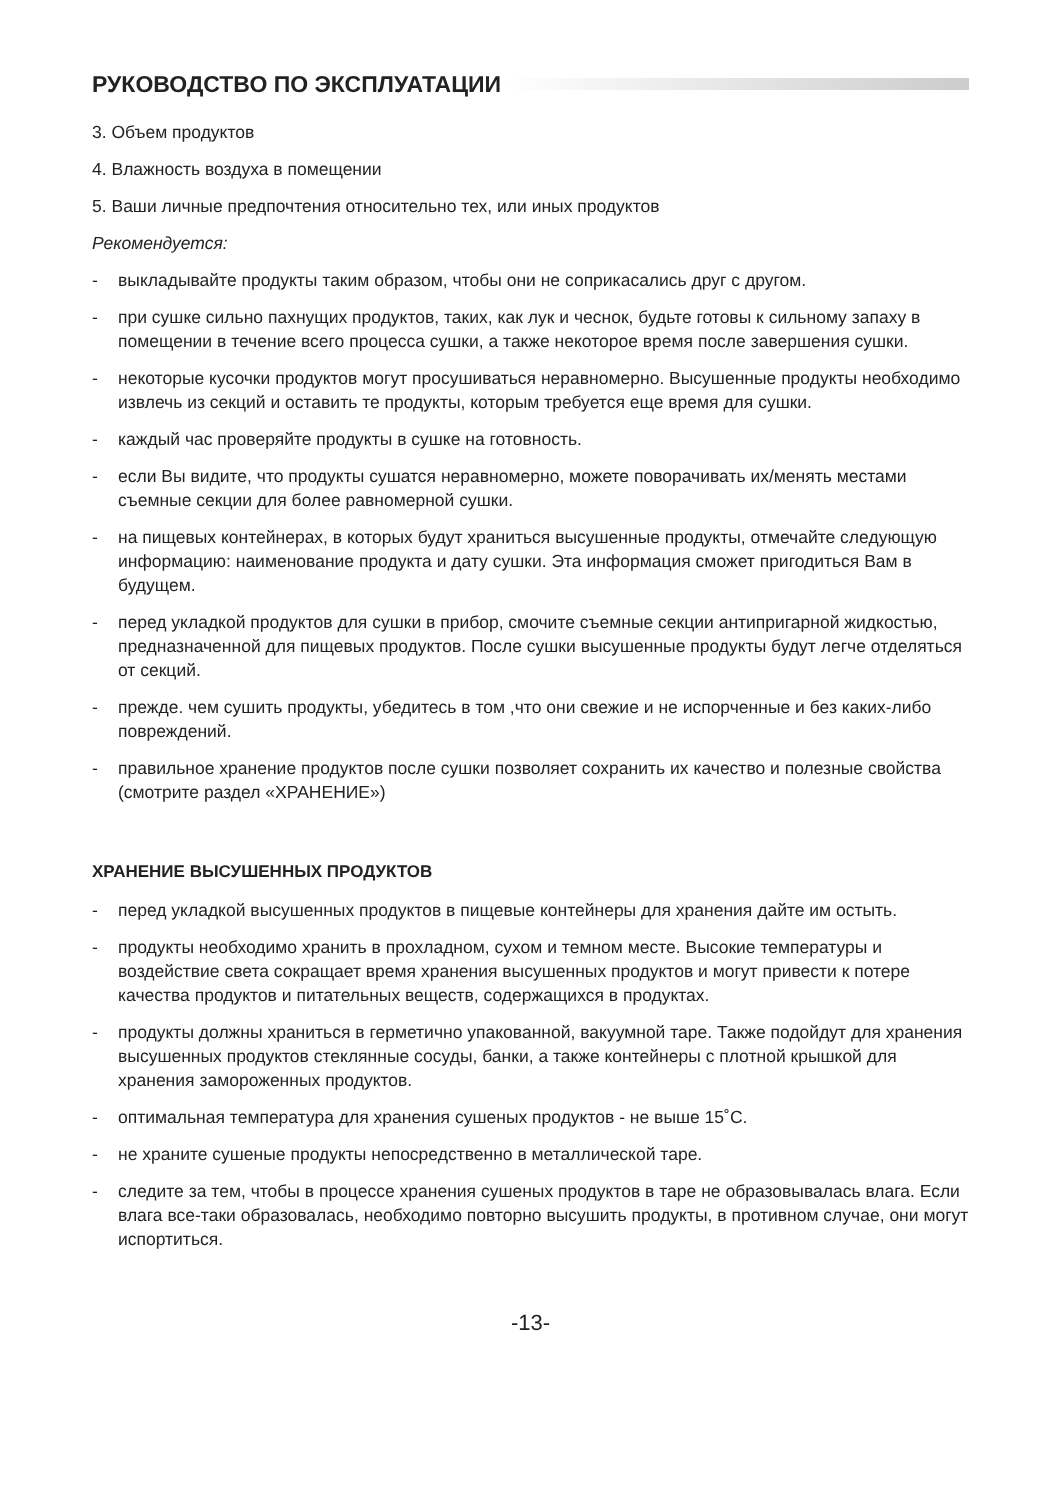РУКОВОДСТВО ПО ЭКСПЛУАТАЦИИ
3. Объем продуктов
4. Влажность воздуха в помещении
5. Ваши личные предпочтения относительно тех, или иных продуктов
Рекомендуется:
- выкладывайте продукты таким образом, чтобы они не соприкасались друг с другом.
- при сушке сильно пахнущих продуктов, таких, как лук и чеснок, будьте готовы к сильному запаху в помещении в течение всего процесса сушки, а также некоторое время после завершения сушки.
- некоторые кусочки продуктов могут просушиваться неравномерно. Высушенные продукты необходимо извлечь из секций и оставить те продукты, которым требуется еще время для сушки.
- каждый час проверяйте продукты в сушке на готовность.
- если Вы видите, что продукты сушатся неравномерно, можете поворачивать их/менять местами съемные секции для более равномерной сушки.
- на пищевых контейнерах, в которых будут храниться высушенные продукты, отмечайте следующую информацию: наименование продукта и дату сушки. Эта информация сможет пригодиться Вам в будущем.
- перед укладкой продуктов для сушки в прибор, смочите съемные секции антипригарной жидкостью, предназначенной для пищевых продуктов. После сушки высушенные продукты будут легче отделяться от секций.
- прежде. чем сушить продукты, убедитесь в том ,что они свежие и не испорченные и без каких-либо повреждений.
- правильное хранение продуктов после сушки позволяет сохранить их качество и полезные свойства (смотрите раздел «ХРАНЕНИЕ»)
ХРАНЕНИЕ ВЫСУШЕННЫХ ПРОДУКТОВ
- перед укладкой высушенных продуктов в пищевые контейнеры для хранения дайте им остыть.
- продукты необходимо хранить в прохладном, сухом и темном месте. Высокие температуры и воздействие света сокращает время хранения высушенных продуктов и могут привести к потере качества продуктов и питательных веществ, содержащихся в продуктах.
- продукты должны храниться в герметично упакованной, вакуумной таре. Также подойдут для хранения высушенных продуктов стеклянные сосуды, банки, а также контейнеры с плотной крышкой для хранения замороженных продуктов.
- оптимальная температура для хранения сушеных продуктов - не выше 15˚С.
- не храните сушеные продукты непосредственно в металлической таре.
- следите за тем, чтобы в процессе хранения сушеных продуктов в таре не образовывалась влага. Если влага все-таки образовалась, необходимо повторно высушить продукты, в противном случае, они могут испортиться.
-13-